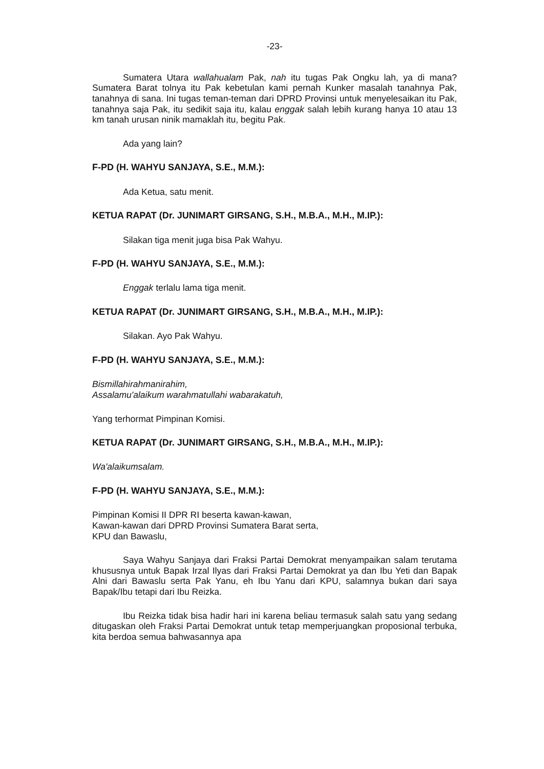-23-
Sumatera Utara wallahualam Pak, nah itu tugas Pak Ongku lah, ya di mana? Sumatera Barat tolnya itu Pak kebetulan kami pernah Kunker masalah tanahnya Pak, tanahnya di sana. Ini tugas teman-teman dari DPRD Provinsi untuk menyelesaikan itu Pak, tanahnya saja Pak, itu sedikit saja itu, kalau enggak salah lebih kurang hanya 10 atau 13 km tanah urusan ninik mamaklah itu, begitu Pak.
Ada yang lain?
F-PD (H. WAHYU SANJAYA, S.E., M.M.):
Ada Ketua, satu menit.
KETUA RAPAT (Dr. JUNIMART GIRSANG, S.H., M.B.A., M.H., M.IP.):
Silakan tiga menit juga bisa Pak Wahyu.
F-PD (H. WAHYU SANJAYA, S.E., M.M.):
Enggak terlalu lama tiga menit.
KETUA RAPAT (Dr. JUNIMART GIRSANG, S.H., M.B.A., M.H., M.IP.):
Silakan. Ayo Pak Wahyu.
F-PD (H. WAHYU SANJAYA, S.E., M.M.):
Bismillahirahmanirahim,
Assalamu'alaikum warahmatullahi wabarakatuh,
Yang terhormat Pimpinan Komisi.
KETUA RAPAT (Dr. JUNIMART GIRSANG, S.H., M.B.A., M.H., M.IP.):
Wa'alaikumsalam.
F-PD (H. WAHYU SANJAYA, S.E., M.M.):
Pimpinan Komisi II DPR RI beserta kawan-kawan,
Kawan-kawan dari DPRD Provinsi Sumatera Barat serta,
KPU dan Bawaslu,
Saya Wahyu Sanjaya dari Fraksi Partai Demokrat menyampaikan salam terutama khususnya untuk Bapak Irzal Ilyas dari Fraksi Partai Demokrat ya dan Ibu Yeti dan Bapak Alni dari Bawaslu serta Pak Yanu, eh Ibu Yanu dari KPU, salamnya bukan dari saya Bapak/Ibu tetapi dari Ibu Reizka.
Ibu Reizka tidak bisa hadir hari ini karena beliau termasuk salah satu yang sedang ditugaskan oleh Fraksi Partai Demokrat untuk tetap memperjuangkan proposional terbuka, kita berdoa semua bahwasannya apa